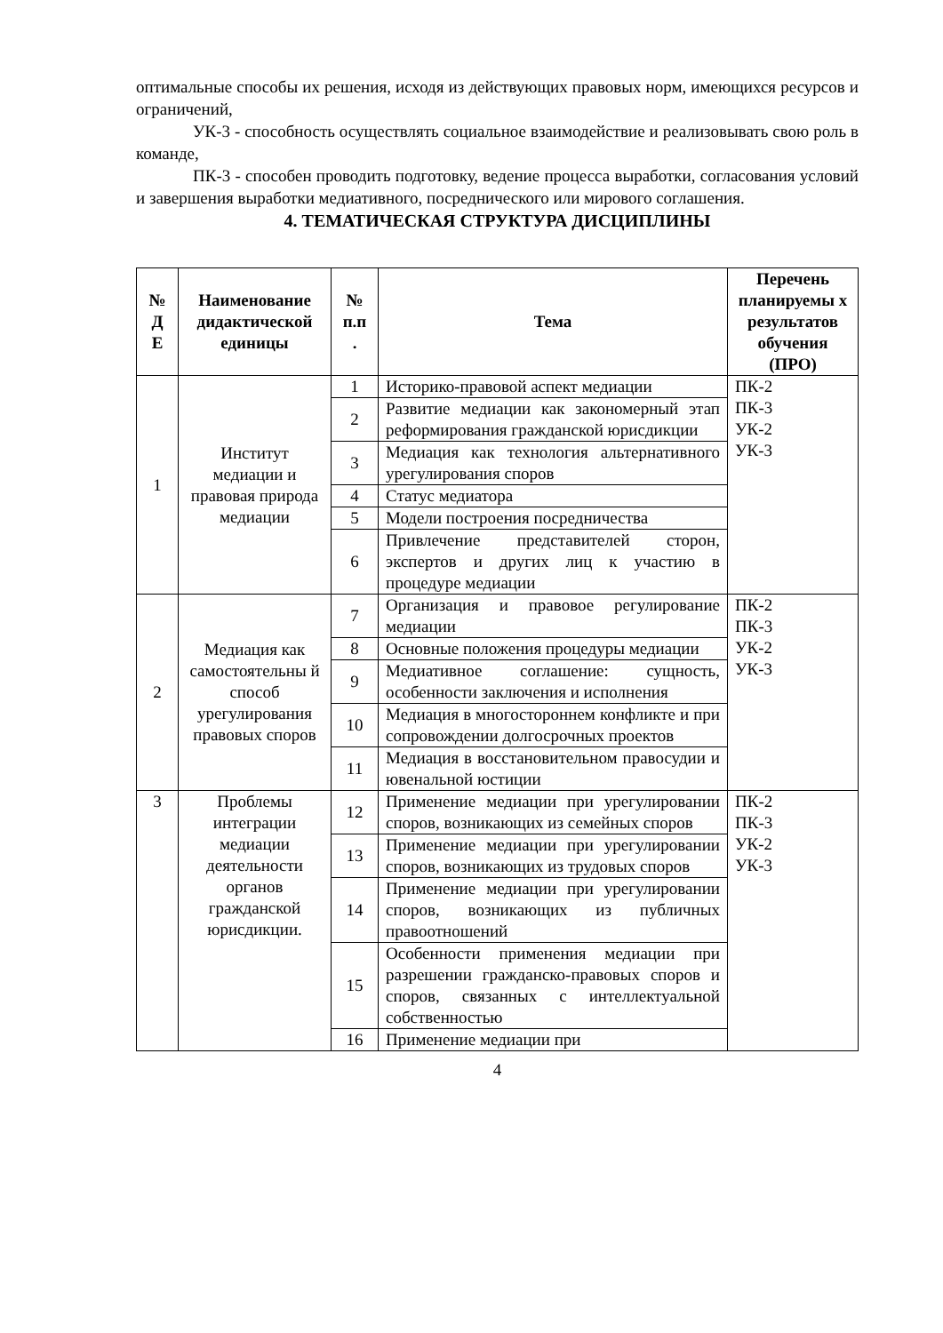оптимальные способы их решения, исходя из действующих правовых норм, имеющихся ресурсов и ограничений,
УК-3 - способность осуществлять социальное взаимодействие и реализовывать свою роль в команде,
ПК-3 - способен проводить подготовку, ведение процесса выработки, согласования условий и завершения выработки медиативного, посреднического или мирового соглашения.
4. ТЕМАТИЧЕСКАЯ СТРУКТУРА ДИСЦИПЛИНЫ
| № Д Е | Наименование дидактической единицы | № п.п . | Тема | Перечень планируемы х результатов обучения (ПРО) |
| --- | --- | --- | --- | --- |
| 1 | Институт медиации и правовая природа медиации | 1 | Историко-правовой аспект медиации | ПК-2 ПК-3 УК-2 УК-3 |
| | | 2 | Развитие медиации как закономерный этап реформирования гражданской юрисдикции | |
| | | 3 | Медиация как технология альтернативного урегулирования споров | |
| | | 4 | Статус медиатора | |
| | | 5 | Модели построения посредничества | |
| | | 6 | Привлечение представителей сторон, экспертов и других лиц к участию в процедуре медиации | |
| 2 | Медиация как самостоятельны й способ урегулирования правовых споров | 7 | Организация и правовое регулирование медиации | ПК-2 ПК-3 УК-2 УК-3 |
| | | 8 | Основные положения процедуры медиации | |
| | | 9 | Медиативное соглашение: сущность, особенности заключения и исполнения | |
| | | 10 | Медиация в многостороннем конфликте и при сопровождении долгосрочных проектов | |
| | | 11 | Медиация в восстановительном правосудии и ювенальной юстиции | |
| 3 | Проблемы интеграции медиации деятельности органов гражданской юрисдикции. | 12 | Применение медиации при урегулировании споров, возникающих из семейных споров | ПК-2 ПК-3 УК-2 УК-3 |
| | | 13 | Применение медиации при урегулировании споров, возникающих из трудовых споров | |
| | | 14 | Применение медиации при урегулировании споров, возникающих из публичных правоотношений | |
| | | 15 | Особенности применения медиации при разрешении гражданско-правовых споров и споров, связанных с интеллектуальной собственностью | |
| | | 16 | Применение медиации при | |
4